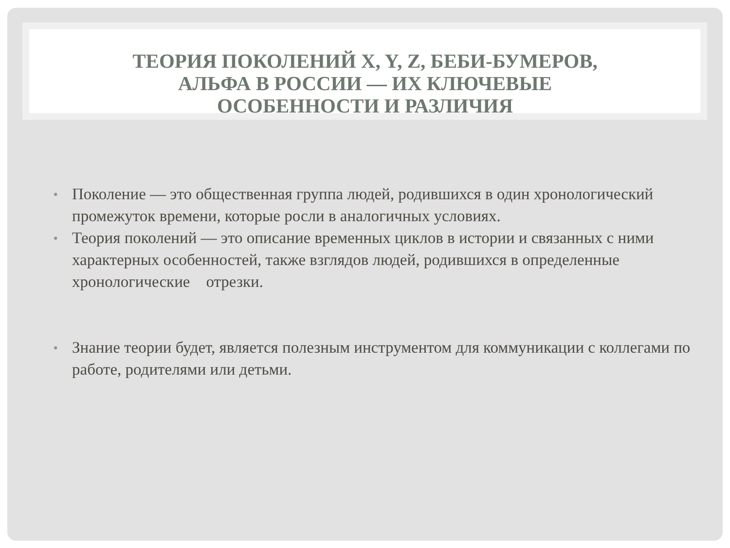ТЕОРИЯ ПОКОЛЕНИЙ X, Y, Z, БЕБИ-БУМЕРОВ,
АЛЬФА В РОССИИ — ИХ КЛЮЧЕВЫЕ
ОСОБЕННОСТИ И РАЗЛИЧИЯ
• Поколение — это общественная группа людей, родившихся в один хронологический промежуток времени, которые росли в аналогичных условиях.
• Теория поколений — это описание временных циклов в истории и связанных с ними характерных особенностей, также взглядов людей, родившихся в определенные хронологические отрезки.
• Знание теории будет, является полезным инструментом для коммуникации с коллегами по работе, родителями или детьми.